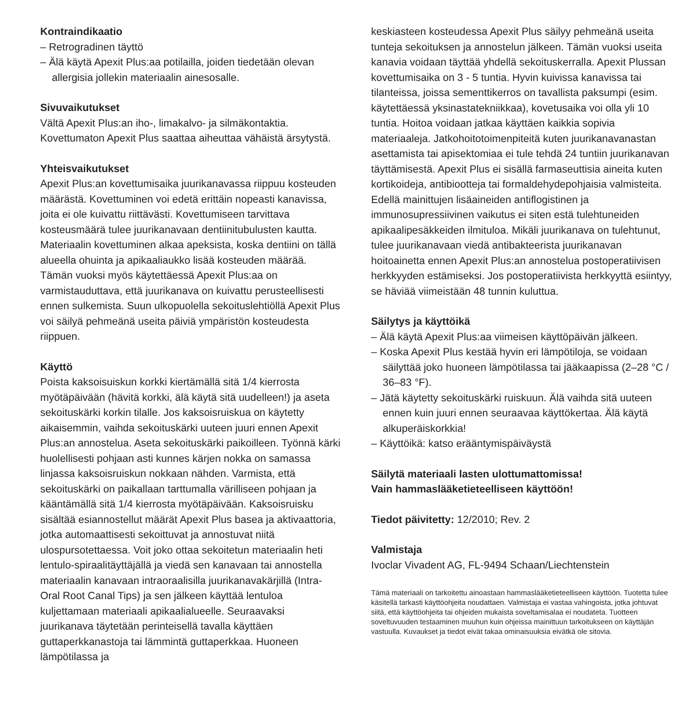Kontraindikaatio
– Retrogradinen täyttö
– Älä käytä Apexit Plus:aa potilailla, joiden tiedetään olevan allergisia jollekin materiaalin ainesosalle.
Sivuvaikutukset
Vältä Apexit Plus:an iho-, limakalvo- ja silmäkontaktia. Kovettumaton Apexit Plus saattaa aiheuttaa vähäistä ärsytystä.
Yhteisvaikutukset
Apexit Plus:an kovettumisaika juurikanavassa riippuu kosteuden määrästä. Kovettuminen voi edetä erittäin nopeasti kanavissa, joita ei ole kuivattu riittävästi. Kovettumiseen tarvittava kosteusmäärä tulee juurikanavaan dentiinitubulusten kautta. Materiaalin kovettuminen alkaa apeksista, koska dentiini on tällä alueella ohuinta ja apikaaliaukko lisää kosteuden määrää. Tämän vuoksi myös käytettäessä Apexit Plus:aa on varmistauduttava, että juurikanava on kuivattu perusteellisesti ennen sulkemista. Suun ulkopuolella sekoituslehtiöllä Apexit Plus voi säilyä pehmeänä useita päiviä ympäristön kosteudesta riippuen.
Käyttö
Poista kaksoisuiskun korkki kiertämällä sitä 1/4 kierrosta myötäpäivään (hävitä korkki, älä käytä sitä uudelleen!) ja aseta sekoituskärki korkin tilalle. Jos kaksoisruiskua on käytetty aikaisemmin, vaihda sekoituskärki uuteen juuri ennen Apexit Plus:an annostelua. Aseta sekoituskärki paikoilleen. Työnnä kärki huolellisesti pohjaan asti kunnes kärjen nokka on samassa linjassa kaksoisruiskun nokkaan nähden. Varmista, että sekoituskärki on paikallaan tarttumalla värilliseen pohjaan ja kääntämällä sitä 1/4 kierrosta myötäpäivään. Kaksoisruisku sisältää esiannostellut määrät Apexit Plus basea ja aktivaattoria, jotka automaattisesti sekoittuvat ja annostuvat niitä ulospursotettaessa. Voit joko ottaa sekoitetun materiaalin heti lentulo-spiraalitäyttäjällä ja viedä sen kanavaan tai annostella materiaalin kanavaan intraoraalisilla juurikanavakärjillä (Intra-Oral Root Canal Tips) ja sen jälkeen käyttää lentuloa kuljettamaan materiaali apikaalialueelle. Seuraavaksi juurikanava täytetään perinteisellä tavalla käyttäen guttaperkkanastoja tai lämmintä guttaperkkaa. Huoneen lämpötilassa ja
keskiasteen kosteudessa Apexit Plus säilyy pehmeänä useita tunteja sekoituksen ja annostelun jälkeen. Tämän vuoksi useita kanavia voidaan täyttää yhdellä sekoituskerralla. Apexit Plussan kovettumisaika on 3 - 5 tuntia. Hyvin kuivissa kanavissa tai tilanteissa, joissa sementtikerros on tavallista paksumpi (esim. käytettäessä yksinastatekniikkaa), kovetusaika voi olla yli 10 tuntia. Hoitoa voidaan jatkaa käyttäen kaikkia sopivia materiaaleja. Jatkohoitotoimenpiteitä kuten juurikanavanastan asettamista tai apisektomiaa ei tule tehdä 24 tuntiin juurikanavan täyttämisestä. Apexit Plus ei sisällä farmaseuttisia aineita kuten kortikoideja, antibiootteja tai formaldehydepohjaisia valmisteita. Edellä mainittujen lisäaineiden antiflogistinen ja immunosupressiivinen vaikutus ei siten estä tulehtuneiden apikaalipesäkkeiden ilmituloa. Mikäli juurikanava on tulehtunut, tulee juurikanavaan viedä antibakteerista juurikanavan hoitoainetta ennen Apexit Plus:an annostelua postoperatiivisen herkkyyden estämiseksi. Jos postoperatiivista herkkyyttä esiintyy, se häviää viimeistään 48 tunnin kuluttua.
Säilytys ja käyttöikä
– Älä käytä Apexit Plus:aa viimeisen käyttöpäivän jälkeen.
– Koska Apexit Plus kestää hyvin eri lämpötiloja, se voidaan säilyttää joko huoneen lämpötilassa tai jääkaapissa (2–28 °C / 36–83 °F).
– Jätä käytetty sekoituskärki ruiskuun. Älä vaihda sitä uuteen ennen kuin juuri ennen seuraavaa käyttökertaa. Älä käytä alkuperäiskorkkia!
– Käyttöikä: katso erääntymispäiväystä
Säilytä materiaali lasten ulottumattomissa!
Vain hammaslääketieteelliseen käyttöön!
Tiedot päivitetty: 12/2010; Rev. 2
Valmistaja
Ivoclar Vivadent AG, FL-9494 Schaan/Liechtenstein
Tämä materiaali on tarkoitettu ainoastaan hammaslääketieteelliseen käyttöön. Tuotetta tulee käsitellä tarkasti käyttöohjeita noudattaen. Valmistaja ei vastaa vahingoista, jotka johtuvat siitä, että käyttöohjeita tai ohjeiden mukaista soveltamisalaa ei noudateta. Tuotteen soveltuvuuden testaaminen muuhun kuin ohjeissa mainittuun tarkoitukseen on käyttäjän vastuulla. Kuvaukset ja tiedot eivät takaa ominaisuuksia eivätkä ole sitovia.